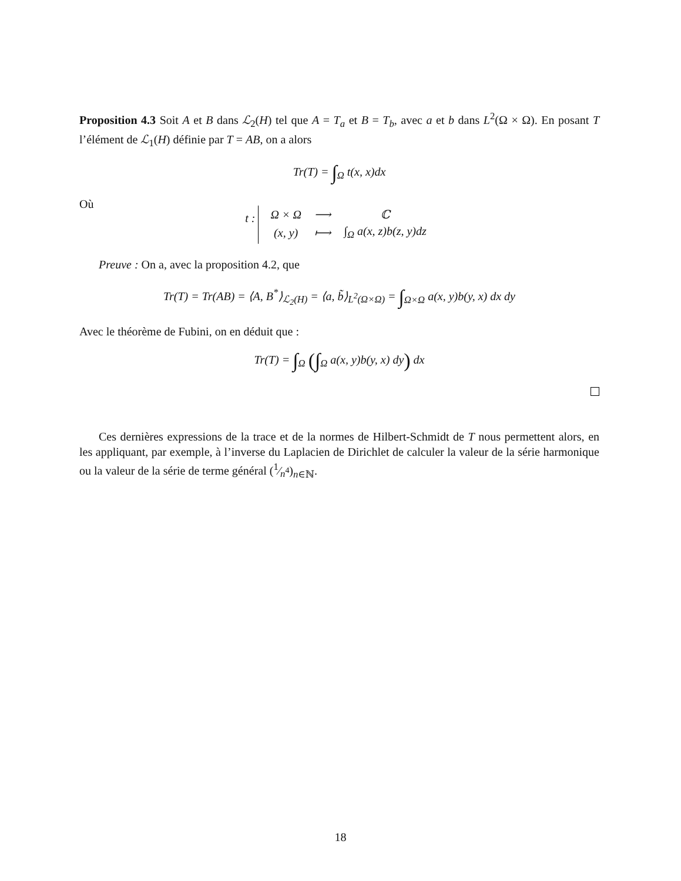Proposition 4.3 Soit A et B dans ℒ<sub>2</sub>(H) tel que A = T<sub>a</sub> et B = T<sub>b</sub>, avec a et b dans L<sup>2</sup>(Ω × Ω). En posant T l’élément de ℒ<sub>1</sub>(H) définie par T = AB, on a alors
Tr(T) = ∫<sub>Ω</sub> t(x, x)dx
Où
t :
| Ω × Ω | ⟶ | ℂ |
| (x, y) | ⟼ | ∫<sub>Ω</sub> a(x, z)b(z, y)dz |
Preuve : On a, avec la proposition 4.2, que
Tr(T) = Tr(AB) = ⟨A, B<sup>*</sup>⟩<sub>ℒ<sub>2</sub>(H)</sub> = ⟨a, b̃⟩<sub>L<sup>2</sup>(Ω×Ω)</sub> = ∫<sub>Ω×Ω</sub> a(x, y)b(y, x) dx dy
Avec le théorème de Fubini, on en déduit que :
Tr(T) = ∫<sub>Ω</sub> (∫<sub>Ω</sub> a(x, y)b(y, x) dy) dx
Ces dernières expressions de la trace et de la normes de Hilbert-Schmidt de T nous permettent alors, en les appliquant, par exemple, à l’inverse du Laplacien de Dirichlet de calculer la valeur de la série harmonique ou la valeur de la série de terme général (1⁄n<sup>4</sup>)<sub>n∈ℕ</sub>.
18